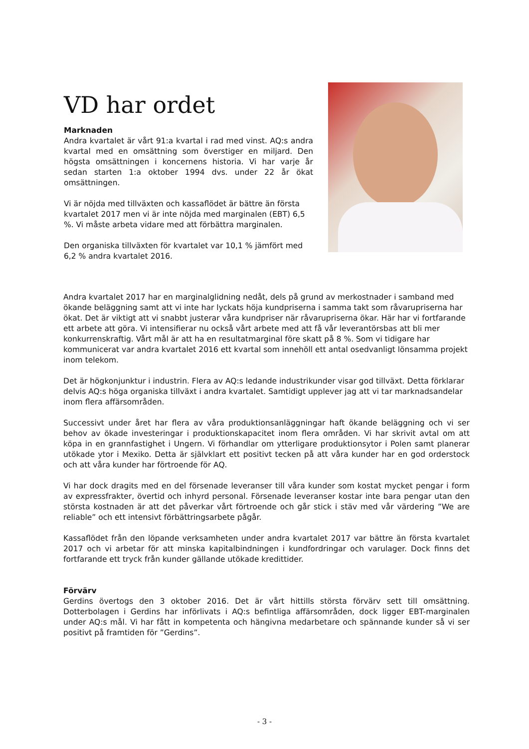VD har ordet
Marknaden
Andra kvartalet är vårt 91:a kvartal i rad med vinst. AQ:s andra kvartal med en omsättning som överstiger en miljard. Den högsta omsättningen i koncernens historia. Vi har varje år sedan starten 1:a oktober 1994 dvs. under 22 år ökat omsättningen.
Vi är nöjda med tillväxten och kassaflödet är bättre än första kvartalet 2017 men vi är inte nöjda med marginalen (EBT) 6,5 %. Vi måste arbeta vidare med att förbättra marginalen.
Den organiska tillväxten för kvartalet var 10,1 % jämfört med 6,2 % andra kvartalet 2016.
Andra kvartalet 2017 har en marginalglidning nedåt, dels på grund av merkostnader i samband med ökande beläggning samt att vi inte har lyckats höja kundpriserna i samma takt som råvarupriserna har ökat. Det är viktigt att vi snabbt justerar våra kundpriser när råvarupriserna ökar. Här har vi fortfarande ett arbete att göra. Vi intensifierar nu också vårt arbete med att få vår leverantörsbas att bli mer konkurrenskraftig. Vårt mål är att ha en resultatmarginal före skatt på 8 %. Som vi tidigare har kommunicerat var andra kvartalet 2016 ett kvartal som innehöll ett antal osedvanligt lönsamma projekt inom telekom.
Det är högkonjunktur i industrin. Flera av AQ:s ledande industrikunder visar god tillväxt. Detta förklarar delvis AQ:s höga organiska tillväxt i andra kvartalet. Samtidigt upplever jag att vi tar marknadsandelar inom flera affärsområden.
Successivt under året har flera av våra produktionsanläggningar haft ökande beläggning och vi ser behov av ökade investeringar i produktionskapacitet inom flera områden. Vi har skrivit avtal om att köpa in en grannfastighet i Ungern. Vi förhandlar om ytterligare produktionsytor i Polen samt planerar utökade ytor i Mexiko. Detta är självklart ett positivt tecken på att våra kunder har en god orderstock och att våra kunder har förtroende för AQ.
Vi har dock dragits med en del försenade leveranser till våra kunder som kostat mycket pengar i form av expressfrakter, övertid och inhyrd personal. Försenade leveranser kostar inte bara pengar utan den största kostnaden är att det påverkar vårt förtroende och går stick i stäv med vår värdering ”We are reliable” och ett intensivt förbättringsarbete pågår.
Kassaflödet från den löpande verksamheten under andra kvartalet 2017 var bättre än första kvartalet 2017 och vi arbetar för att minska kapitalbindningen i kundfordringar och varulager. Dock finns det fortfarande ett tryck från kunder gällande utökade kredittider.
Förvärv
Gerdins övertogs den 3 oktober 2016. Det är vårt hittills största förvärv sett till omsättning. Dotterbolagen i Gerdins har införlivats i AQ:s befintliga affärsområden, dock ligger EBT-marginalen under AQ:s mål. Vi har fått in kompetenta och hängivna medarbetare och spännande kunder så vi ser positivt på framtiden för ”Gerdins”.
- 3 -